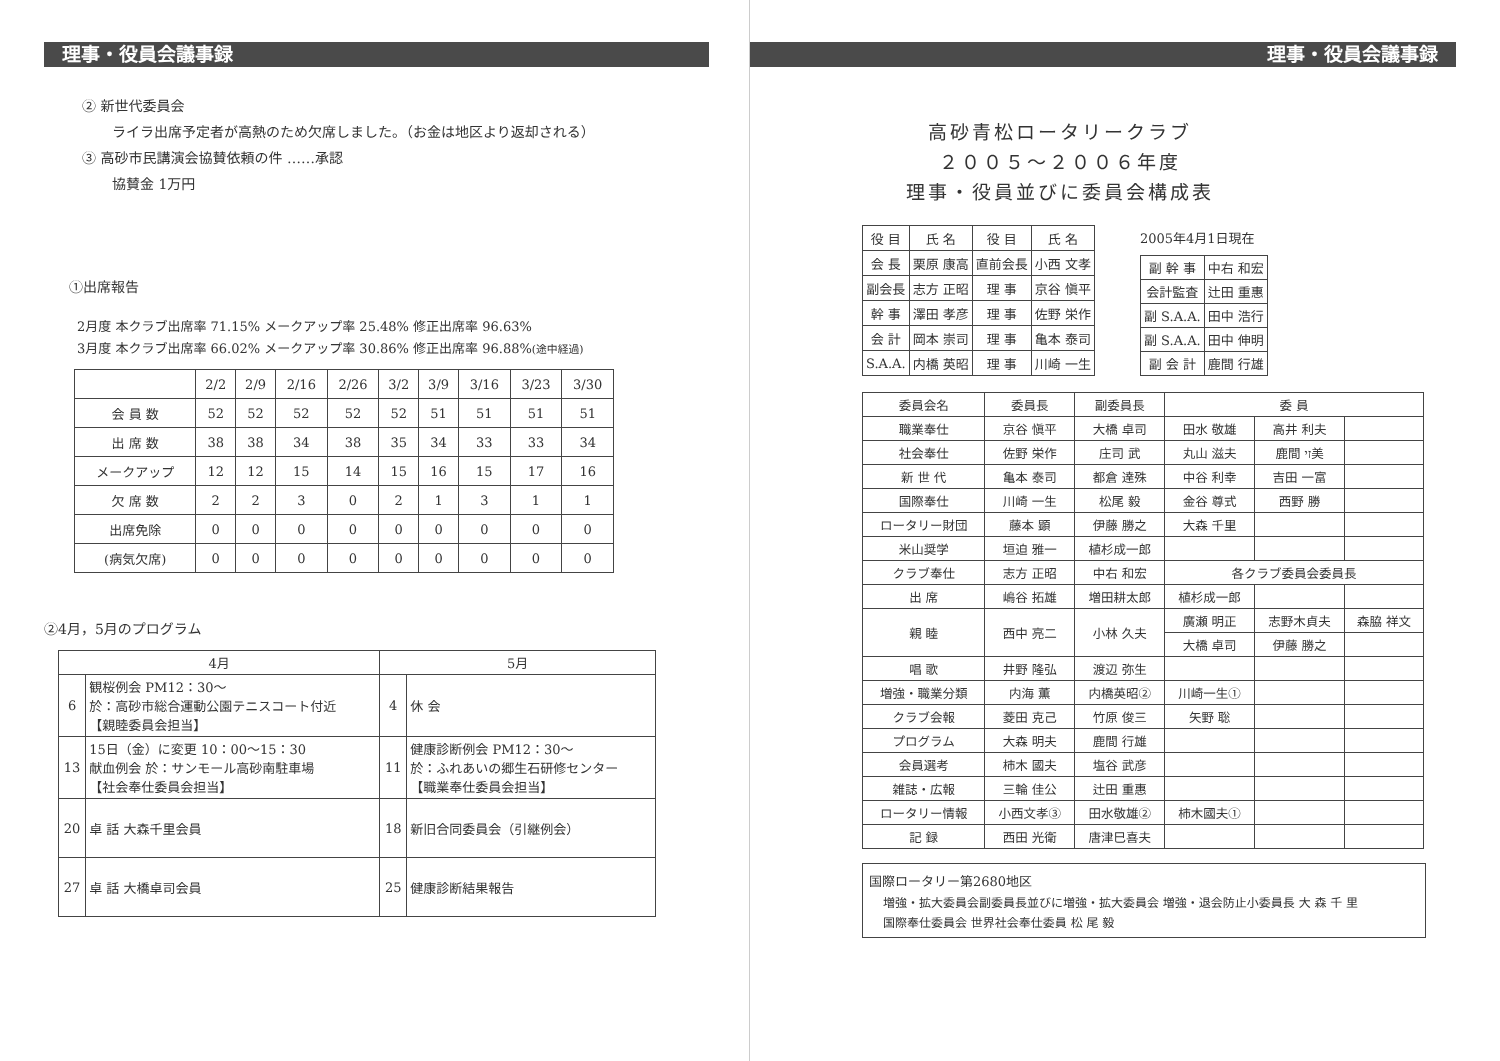理事・役員会議事録
② 新世代委員会
ライラ出席予定者が高熱のため欠席しました。（お金は地区より返却される）
③ 高砂市民講演会協賛依頼の件 ……承認
協賛金 1万円
①出席報告
2月度 本クラブ出席率 71.15% メークアップ率 25.48% 修正出席率 96.63%
3月度 本クラブ出席率 66.02% メークアップ率 30.86% 修正出席率 96.88%(途中経過)
| | 2/2 | 2/9 | 2/16 | 2/26 | 3/2 | 3/9 | 3/16 | 3/23 | 3/30 |
| --- | --- | --- | --- | --- | --- | --- | --- | --- | --- |
| 会 員 数 | 52 | 52 | 52 | 52 | 52 | 51 | 51 | 51 | 51 |
| 出 席 数 | 38 | 38 | 34 | 38 | 35 | 34 | 33 | 33 | 34 |
| メークアップ | 12 | 12 | 15 | 14 | 15 | 16 | 15 | 17 | 16 |
| 欠 席 数 | 2 | 2 | 3 | 0 | 2 | 1 | 3 | 1 | 1 |
| 出席免除 | 0 | 0 | 0 | 0 | 0 | 0 | 0 | 0 | 0 |
| (病気欠席) | 0 | 0 | 0 | 0 | 0 | 0 | 0 | 0 | 0 |
②4月，5月のプログラム
| 4月 | | 5月 | |
| --- | --- | --- | --- |
| 6 | 観桜例会 PM12：30～ 於：高砂市総合運動公園テニスコート付近 【親睦委員会担当】 | 4 | 休 会 |
| 13 | 15日（金）に変更 10：00～15：30 献血例会 於：サンモール高砂南駐車場 【社会奉仕委員会担当】 | 11 | 健康診断例会 PM12：30～ 於：ふれあいの郷生石研修センター 【職業奉仕委員会担当】 |
| 20 | 卓 話 大森千里会員 | 18 | 新旧合同委員会（引継例会） |
| 27 | 卓 話 大橋卓司会員 | 25 | 健康診断結果報告 |
理事・役員会議事録
高砂青松ロータリークラブ
２００５～２００６年度
理事・役員並びに委員会構成表
| 役 目 | 氏 名 | 役 目 | 氏 名 |
| --- | --- | --- | --- |
| 会 長 | 栗原 康高 | 直前会長 | 小西 文孝 |
| 副会長 | 志方 正昭 | 理 事 | 京谷 愼平 |
| 幹 事 | 澤田 孝彦 | 理 事 | 佐野 栄作 |
| 会 計 | 岡本 崇司 | 理 事 | 亀本 泰司 |
| S.A.A. | 内橋 英昭 | 理 事 | 川崎 一生 |
2005年4月1日現在
| 副 幹 事 | 中右 和宏 |
| 会計監査 | 辻田 重惠 |
| 副 S.A.A. | 田中 浩行 |
| 副 S.A.A. | 田中 伸明 |
| 副 会 計 | 鹿間 行雄 |
| 委員会名 | 委員長 | 副委員長 | 委 員 | | |
| --- | --- | --- | --- | --- | --- |
| 職業奉仕 | 京谷 愼平 | 大橋 卓司 | 田水 敬雄 | 高井 利夫 | |
| 社会奉仕 | 佐野 栄作 | 庄司 武 | 丸山 滋夫 | 鹿間 זי美 | |
| 新 世 代 | 亀本 泰司 | 都倉 達殊 | 中谷 利幸 | 吉田 一富 | |
| 国際奉仕 | 川崎 一生 | 松尾 毅 | 金谷 尊式 | 西野 勝 | |
| ロータリー財団 | 藤本 顕 | 伊藤 勝之 | 大森 千里 | | |
| 米山奨学 | 垣迫 雅一 | 植杉成一郎 | | | |
| クラブ奉仕 | 志方 正昭 | 中右 和宏 | 各クラブ委員会委員長 | | |
| 出 席 | 嶋谷 拓雄 | 増田耕太郎 | 植杉成一郎 | | |
| 親 睦 | 西中 亮二 | 小林 久夫 | 廣瀬 明正 | 志野木貞夫 | 森脇 祥文 |
| | | | 大橋 卓司 | 伊藤 勝之 | |
| 唱 歌 | 井野 隆弘 | 渡辺 弥生 | | | |
| 増強・職業分類 | 内海 薫 | 内橋英昭② | 川崎一生① | | |
| クラブ会報 | 菱田 克己 | 竹原 俊三 | 矢野 聡 | | |
| プログラム | 大森 明夫 | 鹿間 行雄 | | | |
| 会員選考 | 柿木 國夫 | 塩谷 武彦 | | | |
| 雑誌・広報 | 三輪 佳公 | 辻田 重惠 | | | |
| ロータリー情報 | 小西文孝③ | 田水敬雄② | 柿木國夫① | | |
| 記 録 | 西田 光衛 | 唐津巳喜夫 | | | |
国際ロータリー第2680地区
増強・拡大委員会副委員長並びに増強・拡大委員会 増強・退会防止小委員長 大 森 千 里
国際奉仕委員会 世界社会奉仕委員 松 尾 毅